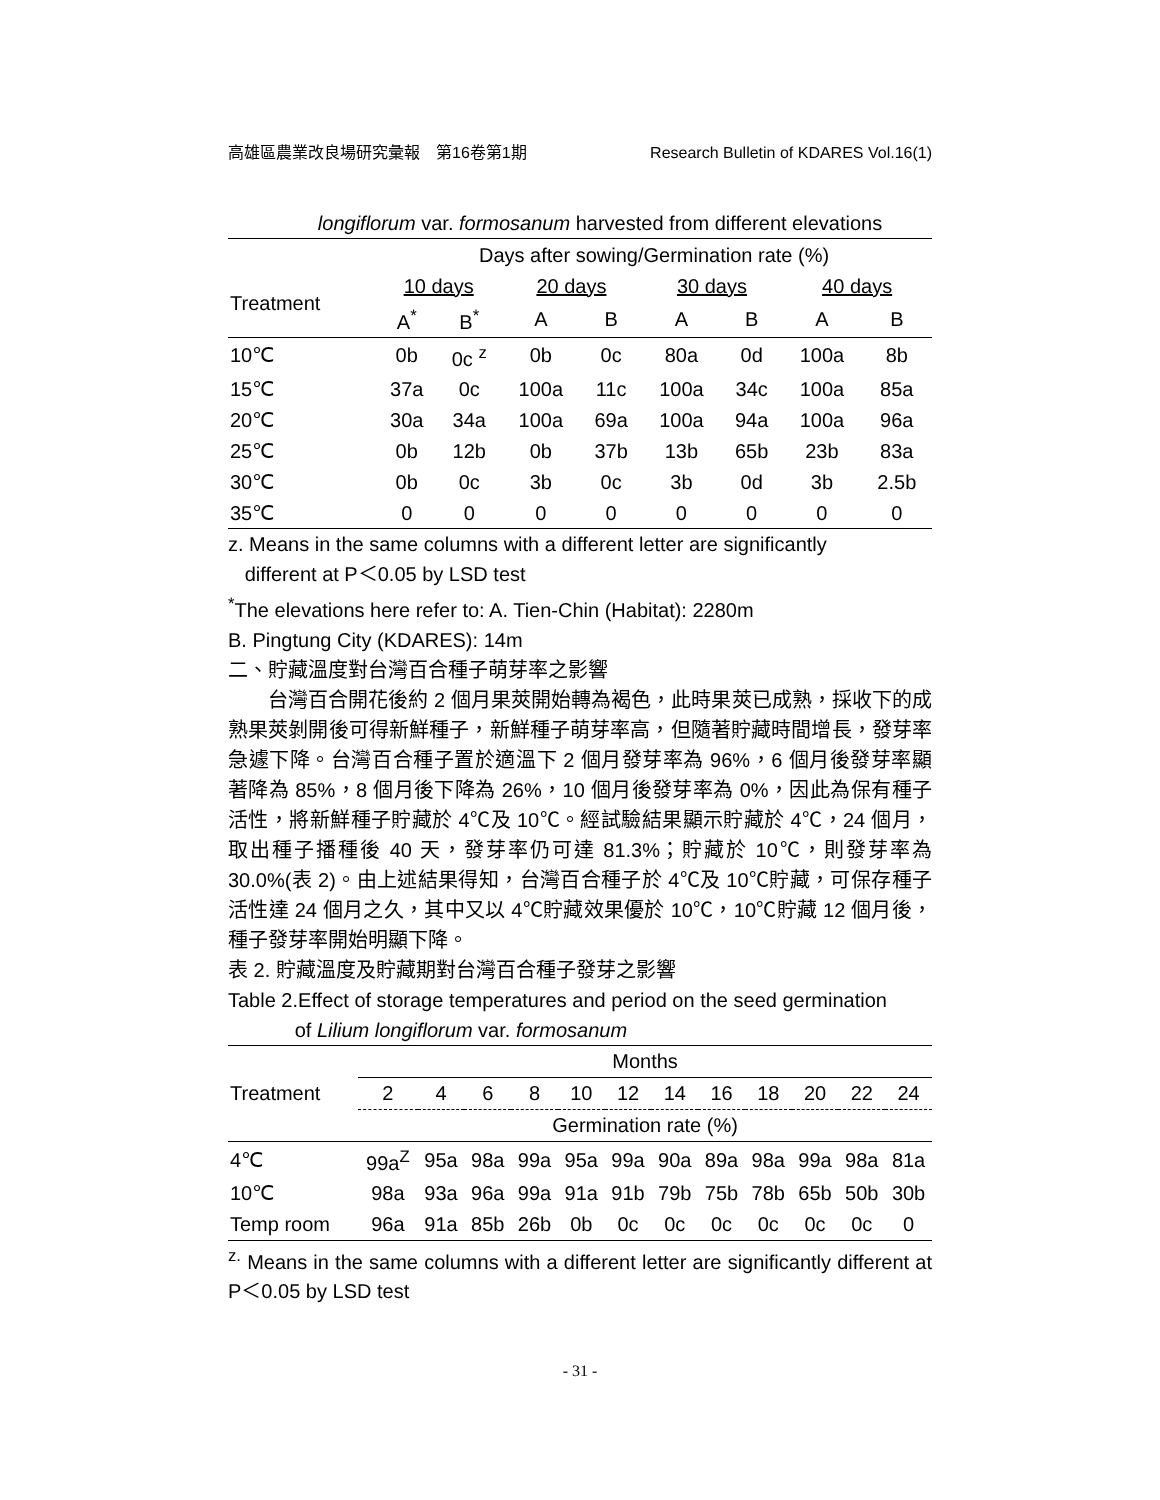高雄區農業改良場研究彙報　第16卷第1期 Research Bulletin of KDARES Vol.16(1)
longiflorum var. formosanum harvested from different elevations
| | Days after sowing/Germination rate (%) | | | | | | | |
| Treatment | 10 days | | 20 days | | 30 days | | 40 days | |
| | A<sup>*</sup> | B<sup>*</sup> | A | B | A | B | A | B |
| 10℃ | 0b | 0c <sup>z</sup> | 0b | 0c | 80a | 0d | 100a | 8b |
| 15℃ | 37a | 0c | 100a | 11c | 100a | 34c | 100a | 85a |
| 20℃ | 30a | 34a | 100a | 69a | 100a | 94a | 100a | 96a |
| 25℃ | 0b | 12b | 0b | 37b | 13b | 65b | 23b | 83a |
| 30℃ | 0b | 0c | 3b | 0c | 3b | 0d | 3b | 2.5b |
| 35℃ | 0 | 0 | 0 | 0 | 0 | 0 | 0 | 0 |
z. Means in the same columns with a different letter are significantly
different at P＜0.05 by LSD test
<sup>*</sup> The elevations here refer to: A. Tien-Chin (Habitat): 2280m
B. Pingtung City (KDARES): 14m
二、貯藏溫度對台灣百合種子萌芽率之影響
台灣百合開花後約 2 個月果莢開始轉為褐色，此時果莢已成熟，採收下的成熟果莢剝開後可得新鮮種子，新鮮種子萌芽率高，但隨著貯藏時間增長，發芽率急遽下降。台灣百合種子置於適溫下 2 個月發芽率為 96%，6 個月後發芽率顯著降為 85%，8 個月後下降為 26%，10 個月後發芽率為 0%，因此為保有種子活性，將新鮮種子貯藏於 4℃及 10℃。經試驗結果顯示貯藏於 4℃，24 個月，取出種子播種後 40 天，發芽率仍可達 81.3%；貯藏於 10℃，則發芽率為 30.0%(表 2)。由上述結果得知，台灣百合種子於 4℃及 10℃貯藏，可保存種子活性達 24 個月之久，其中又以 4℃貯藏效果優於 10℃，10℃貯藏 12 個月後，種子發芽率開始明顯下降。
表 2. 貯藏溫度及貯藏期對台灣百合種子發芽之影響
Table 2.Effect of storage temperatures and period on the seed germination
of Lilium longiflorum var. formosanum
| | Months | | | | | | | | | | | |
| Treatment | 2 | 4 | 6 | 8 | 10 | 12 | 14 | 16 | 18 | 20 | 22 | 24 |
| | Germination rate (%) | | | | | | | | | | | |
| 4℃ | 99a<sup>Z</sup> | 95a | 98a | 99a | 95a | 99a | 90a | 89a | 98a | 99a | 98a | 81a |
| 10℃ | 98a | 93a | 96a | 99a | 91a | 91b | 79b | 75b | 78b | 65b | 50b | 30b |
| Temp room | 96a | 91a | 85b | 26b | 0b | 0c | 0c | 0c | 0c | 0c | 0c | 0 |
<sup>z.</sup> Means in the same columns with a different letter are significantly different at P＜0.05 by LSD test
- 31 -